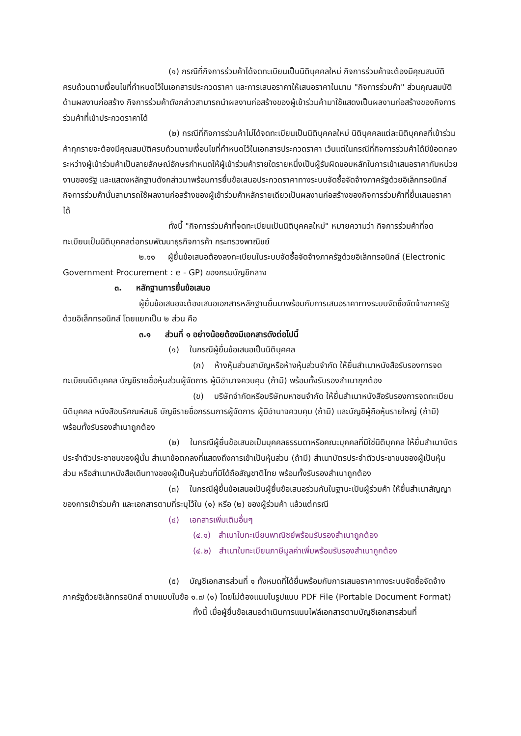(๑) กรณีที่กิจการร่วมค้าได้จดทะเบียนเป็นนิติบุคคลใหม่ กิจการร่วมค้าจะต้องมีคุณสมบัติครบถ้วนตามเงื่อนไขที่กำหนดไว้ในเอกสารประกวดราคา และการเสนอราคาให้เสนอราคาในนาม "กิจการร่วมค้า" ส่วนคุณสมบัติด้านผลงานก่อสร้าง กิจการร่วมค้าดังกล่าวสามารถนำผลงานก่อสร้างของผู้เข้าร่วมค้ามาใช้แสดงเป็นผลงานก่อสร้างของกิจการร่วมค้าที่เข้าประกวดราคาได้
(๒) กรณีที่กิจการร่วมค้าไม่ได้จดทะเบียนเป็นนิติบุคคลใหม่ นิติบุคคลแต่ละนิติบุคคลที่เข้าร่วมค้าทุกรายจะต้องมีคุณสมบัติครบถ้วนตามเงื่อนไขที่กำหนดไว้ในเอกสารประกวดราคา เว้นแต่ในกรณีที่กิจการร่วมค้าได้มีข้อตกลงระหว่างผู้เข้าร่วมค้าเป็นลายลักษณ์อักษรกำหนดให้ผู้เข้าร่วมค้ารายใดรายหนึ่งเป็นผู้รับผิดชอบหลักในการเข้าเสนอราคากับหน่วยงานของรัฐ และแสดงหลักฐานดังกล่าวมาพร้อมการยื่นข้อเสนอประกวดราคาทางระบบจัดซื้อจัดจ้างภาครัฐด้วยอิเล็กทรอนิกส์ กิจการร่วมค้านั้นสามารถใช้ผลงานก่อสร้างของผู้เข้าร่วมค้าหลักรายเดียวเป็นผลงานก่อสร้างของกิจการร่วมค้าที่ยื่นเสนอราคาได้
ทั้งนี้ "กิจการร่วมค้าที่จดทะเบียนเป็นนิติบุคคลใหม่" หมายความว่า กิจการร่วมค้าที่จดทะเบียนเป็นนิติบุคคลต่อกรมพัฒนาธุรกิจการค้า กระทรวงพาณิชย์
๒.๑๑ ผู้ยื่นข้อเสนอต้องลงทะเบียนในระบบจัดซื้อจัดจ้างภาครัฐด้วยอิเล็กทรอนิกส์ (Electronic Government Procurement : e - GP) ของกรมบัญชีกลาง
๓. หลักฐานการยื่นข้อเสนอ
ผู้ยื่นข้อเสนอจะต้องเสนอเอกสารหลักฐานยื่นมาพร้อมกับการเสนอราคาทางระบบจัดซื้อจัดจ้างภาครัฐด้วยอิเล็กทรอนิกส์ โดยแยกเป็น ๒ ส่วน คือ
๓.๑ ส่วนที่ ๑ อย่างน้อยต้องมีเอกสารดังต่อไปนี้
(๑) ในกรณีผู้ยื่นข้อเสนอเป็นนิติบุคคล
(ก) ห้างหุ้นส่วนสามัญหรือห้างหุ้นส่วนจำกัด ให้ยื่นสำเนาหนังสือรับรองการจดทะเบียนนิติบุคคล บัญชีรายชื่อหุ้นส่วนผู้จัดการ ผู้มีอำนาจควบคุม (ถ้ามี) พร้อมทั้งรับรองสำเนาถูกต้อง
(ข) บริษัทจำกัดหรือบริษัทมหาชนจำกัด ให้ยื่นสำเนาหนังสือรับรองการจดทะเบียนนิติบุคคล หนังสือบริคณห์สนธิ บัญชีรายชื่อกรรมการผู้จัดการ ผู้มีอำนาจควบคุม (ถ้ามี) และบัญชีผู้ถือหุ้นรายใหญ่ (ถ้ามี) พร้อมทั้งรับรองสำเนาถูกต้อง
(๒) ในกรณีผู้ยื่นข้อเสนอเป็นบุคคลธรรมดาหรือคณะบุคคลที่มิใช่นิติบุคคล ให้ยื่นสำเนาบัตรประจำตัวประชาชนของผู้นั้น สำเนาข้อตกลงที่แสดงถึงการเข้าเป็นหุ้นส่วน (ถ้ามี) สำเนาบัตรประจำตัวประชาชนของผู้เป็นหุ้นส่วน หรือสำเนาหนังสือเดินทางของผู้เป็นหุ้นส่วนที่มิได้ถือสัญชาติไทย พร้อมทั้งรับรองสำเนาถูกต้อง
(๓) ในกรณีผู้ยื่นข้อเสนอเป็นผู้ยื่นข้อเสนอร่วมกันในฐานะเป็นผู้ร่วมค้า ให้ยื่นสำเนาสัญญาของการเข้าร่วมค้า และเอกสารตามที่ระบุไว้ใน (๑) หรือ (๒) ของผู้ร่วมค้า แล้วแต่กรณี
(๔) เอกสารเพิ่มเติมอื่นๆ
(๔.๑) สำเนาใบทะเบียนพาณิชย์พร้อมรับรองสำเนาถูกต้อง
(๔.๒) สำเนาใบทะเบียนภาษีมูลค่าเพิ่มพร้อมรับรองสำเนาถูกต้อง
(๕) บัญชีเอกสารส่วนที่ ๑ ทั้งหมดที่ได้ยื่นพร้อมกับการเสนอราคาทางระบบจัดซื้อจัดจ้างภาครัฐด้วยอิเล็กทรอนิกส์ ตามแบบในข้อ ๑.๗ (๑) โดยไม่ต้องแนบในรูปแบบ PDF File (Portable Document Format)
ทั้งนี้ เมื่อผู้ยื่นข้อเสนอดำเนินการแนบไฟล์เอกสารตามบัญชีเอกสารส่วนที่